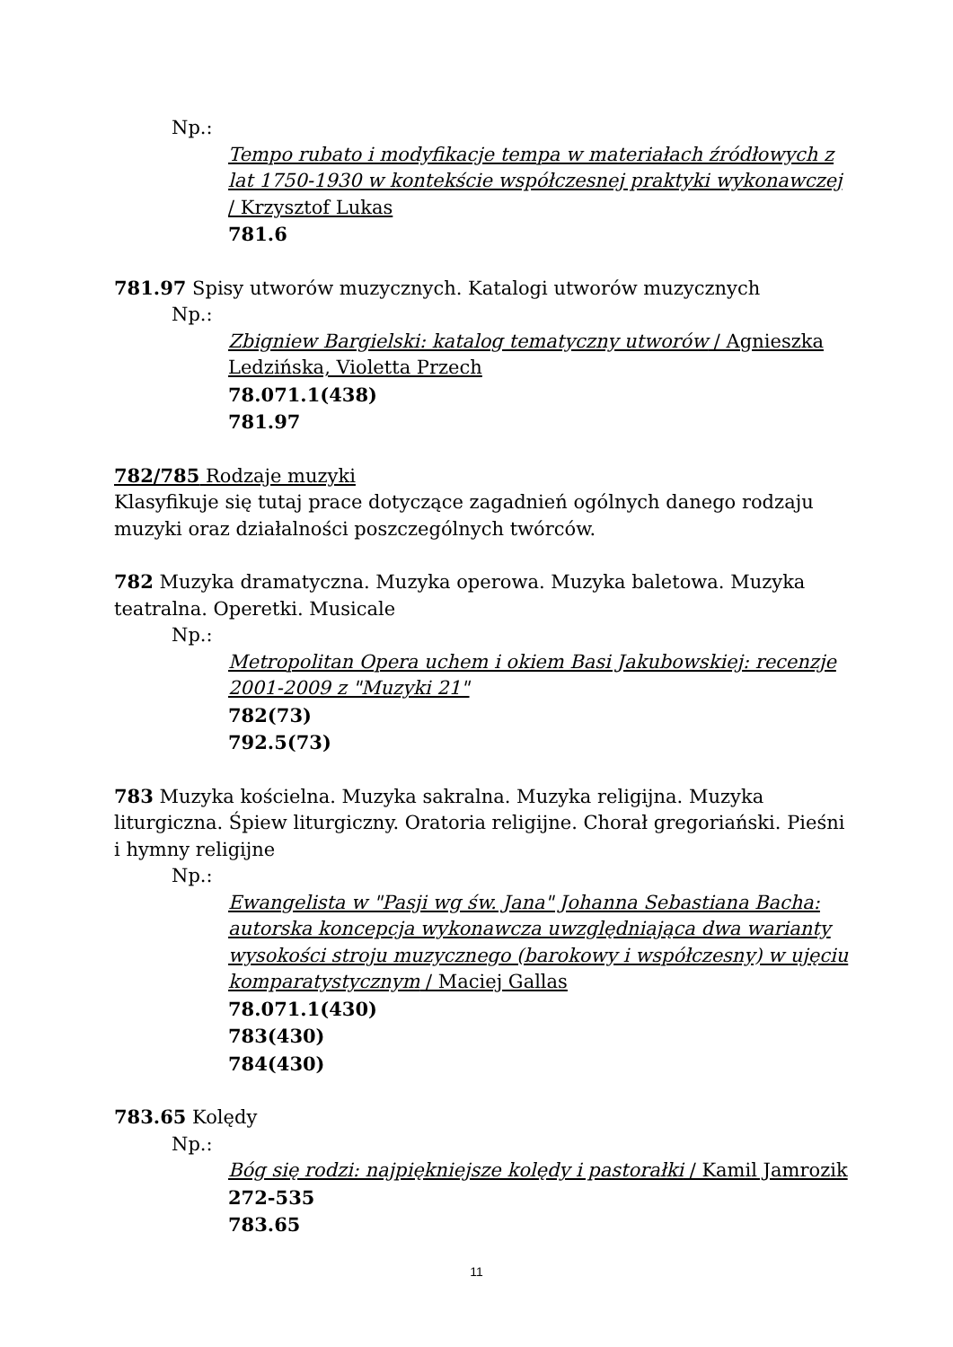Np.:
Tempo rubato i modyfikacje tempa w materiałach źródłowych z lat 1750-1930 w kontekście współczesnej praktyki wykonawczej / Krzysztof Lukas
781.6
781.97 Spisy utworów muzycznych. Katalogi utworów muzycznych
Np.:
Zbigniew Bargielski: katalog tematyczny utworów / Agnieszka Ledzińska, Violetta Przech
78.071.1(438)
781.97
782/785 Rodzaje muzyki
Klasyfikuje się tutaj prace dotyczące zagadnień ogólnych danego rodzaju muzyki oraz działalności poszczególnych twórców.
782 Muzyka dramatyczna. Muzyka operowa. Muzyka baletowa. Muzyka teatralna. Operetki. Musicale
Np.:
Metropolitan Opera uchem i okiem Basi Jakubowskiej: recenzje 2001-2009 z "Muzyki 21"
782(73)
792.5(73)
783 Muzyka kościelna. Muzyka sakralna. Muzyka religijna. Muzyka liturgiczna. Śpiew liturgiczny. Oratoria religijne. Chorał gregoriański. Pieśni i hymny religijne
Np.:
Ewangelista w "Pasji wg św. Jana" Johanna Sebastiana Bacha: autorska koncepcja wykonawcza uwzględniająca dwa warianty wysokości stroju muzycznego (barokowy i współczesny) w ujęciu komparatystycznym / Maciej Gallas
78.071.1(430)
783(430)
784(430)
783.65 Kolędy
Np.:
Bóg się rodzi: najpiękniejsze kolędy i pastorałki / Kamil Jamrozik
272-535
783.65
11